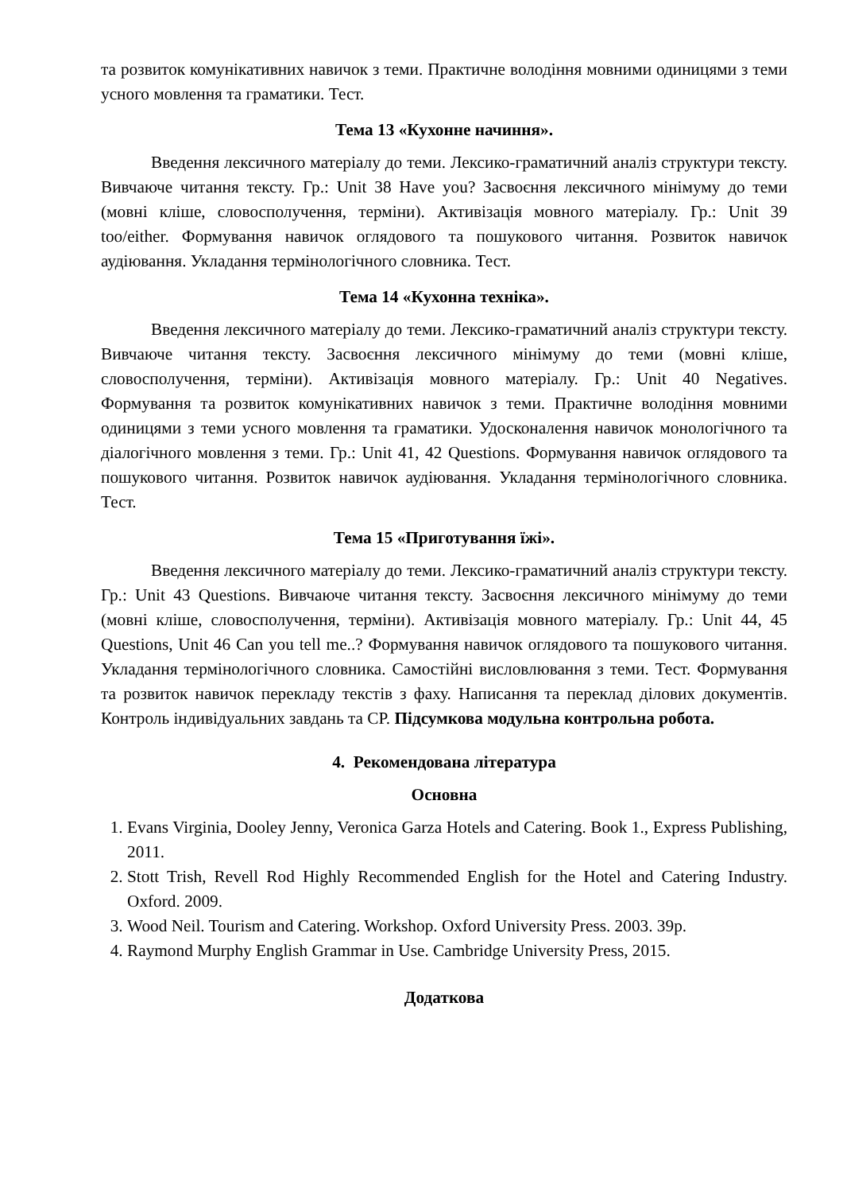та розвиток комунікативних навичок з теми. Практичне володіння мовними одиницями з теми усного мовлення та граматики. Тест.
Тема 13 «Кухонне начиння».
Введення лексичного матеріалу до теми. Лексико-граматичний аналіз структури тексту. Вивчаюче читання тексту. Гр.: Unit 38 Have you? Засвоєння лексичного мінімуму до теми (мовні кліше, словосполучення, терміни). Активізація мовного матеріалу. Гр.: Unit 39 too/either. Формування навичок оглядового та пошукового читання. Розвиток навичок аудіювання. Укладання термінологічного словника. Тест.
Тема 14 «Кухонна техніка».
Введення лексичного матеріалу до теми. Лексико-граматичний аналіз структури тексту. Вивчаюче читання тексту. Засвоєння лексичного мінімуму до теми (мовні кліше, словосполучення, терміни). Активізація мовного матеріалу. Гр.: Unit 40 Negatives. Формування та розвиток комунікативних навичок з теми. Практичне володіння мовними одиницями з теми усного мовлення та граматики. Удосконалення навичок монологічного та діалогічного мовлення з теми. Гр.: Unit 41, 42 Questions. Формування навичок оглядового та пошукового читання. Розвиток навичок аудіювання. Укладання термінологічного словника. Тест.
Тема 15 «Приготування їжі».
Введення лексичного матеріалу до теми. Лексико-граматичний аналіз структури тексту. Гр.: Unit 43 Questions. Вивчаюче читання тексту. Засвоєння лексичного мінімуму до теми (мовні кліше, словосполучення, терміни). Активізація мовного матеріалу. Гр.: Unit 44, 45 Questions, Unit 46 Can you tell me..? Формування навичок оглядового та пошукового читання. Укладання термінологічного словника. Самостійні висловлювання з теми. Тест. Формування та розвиток навичок перекладу текстів з фаху. Написання та переклад ділових документів. Контроль індивідуальних завдань та СР. Підсумкова модульна контрольна робота.
4. Рекомендована література
Основна
1. Evans Virginia, Dooley Jenny, Veronica Garza Hotels and Catering. Book 1., Express Publishing, 2011.
2. Stott Trish, Revell Rod Highly Recommended English for the Hotel and Catering Industry. Oxford. 2009.
3. Wood Neil. Tourism and Catering. Workshop. Oxford University Press. 2003. 39p.
4. Raymond Murphy English Grammar in Use. Cambridge University Press, 2015.
Додаткова